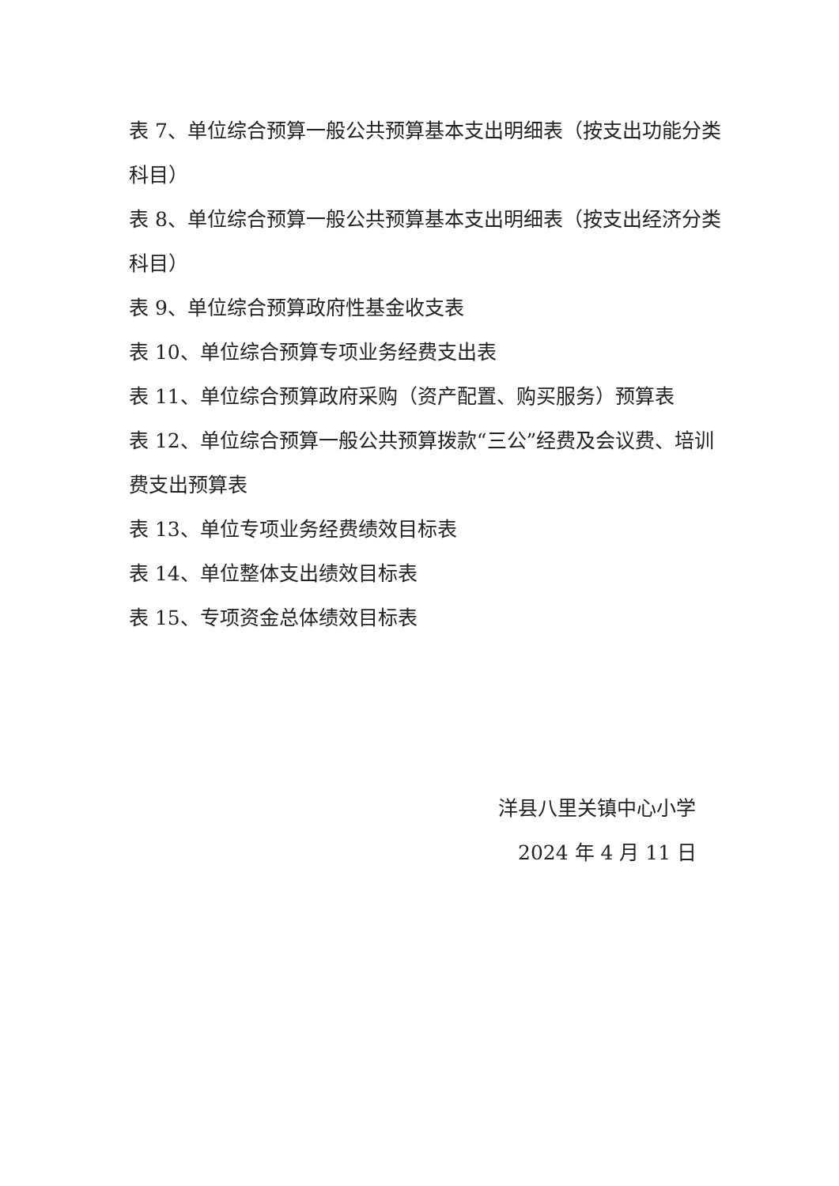表 7、单位综合预算一般公共预算基本支出明细表（按支出功能分类科目）
表 8、单位综合预算一般公共预算基本支出明细表（按支出经济分类科目）
表 9、单位综合预算政府性基金收支表
表 10、单位综合预算专项业务经费支出表
表 11、单位综合预算政府采购（资产配置、购买服务）预算表
表 12、单位综合预算一般公共预算拨款“三公”经费及会议费、培训费支出预算表
表 13、单位专项业务经费绩效目标表
表 14、单位整体支出绩效目标表
表 15、专项资金总体绩效目标表
洋县八里关镇中心小学
2024 年 4 月 11 日